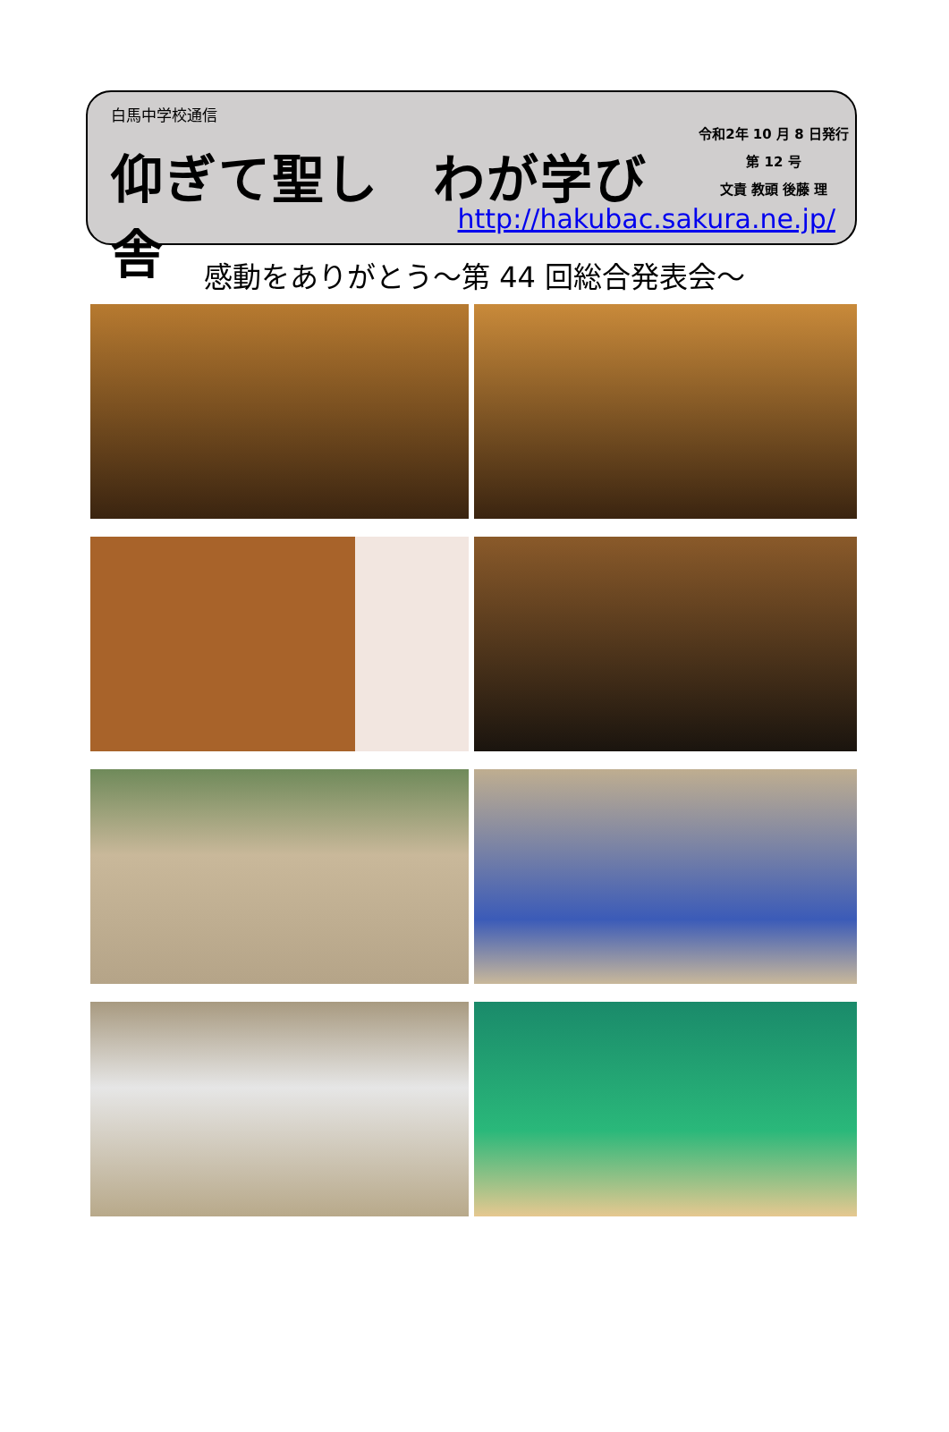白馬中学校通信
仰ぎて聖し　わが学び舎
令和2年 10 月 8 日発行
第 12 号
文責 教頭 後藤 理
http://hakubac.sakura.ne.jp/
感動をありがとう～第 44 回総合発表会～